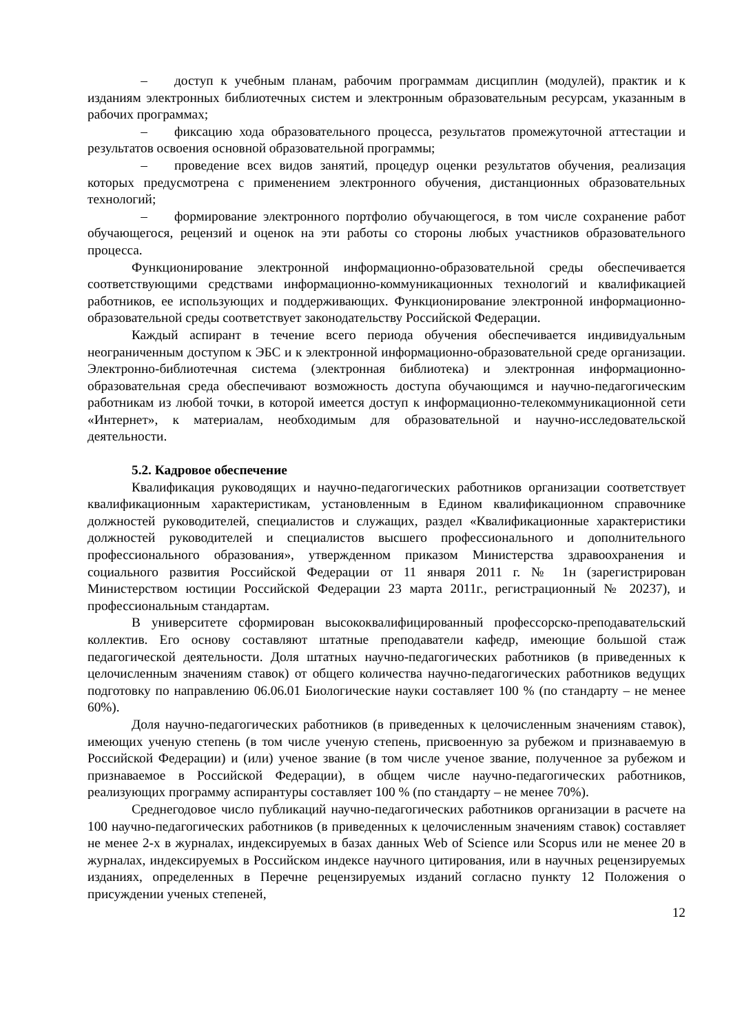– доступ к учебным планам, рабочим программам дисциплин (модулей), практик и к изданиям электронных библиотечных систем и электронным образовательным ресурсам, указанным в рабочих программах;
– фиксацию хода образовательного процесса, результатов промежуточной аттестации и результатов освоения основной образовательной программы;
– проведение всех видов занятий, процедур оценки результатов обучения, реализация которых предусмотрена с применением электронного обучения, дистанционных образовательных технологий;
– формирование электронного портфолио обучающегося, в том числе сохранение работ обучающегося, рецензий и оценок на эти работы со стороны любых участников образовательного процесса.
Функционирование электронной информационно-образовательной среды обеспечивается соответствующими средствами информационно-коммуникационных технологий и квалификацией работников, ее использующих и поддерживающих. Функционирование электронной информационно-образовательной среды соответствует законодательству Российской Федерации.
Каждый аспирант в течение всего периода обучения обеспечивается индивидуальным неограниченным доступом к ЭБС и к электронной информационно-образовательной среде организации. Электронно-библиотечная система (электронная библиотека) и электронная информационно-образовательная среда обеспечивают возможность доступа обучающимся и научно-педагогическим работникам из любой точки, в которой имеется доступ к информационно-телекоммуникационной сети «Интернет», к материалам, необходимым для образовательной и научно-исследовательской деятельности.
5.2. Кадровое обеспечение
Квалификация руководящих и научно-педагогических работников организации соответствует квалификационным характеристикам, установленным в Едином квалификационном справочнике должностей руководителей, специалистов и служащих, раздел «Квалификационные характеристики должностей руководителей и специалистов высшего профессионального и дополнительного профессионального образования», утвержденном приказом Министерства здравоохранения и социального развития Российской Федерации от 11 января 2011 г. № 1н (зарегистрирован Министерством юстиции Российской Федерации 23 марта 2011г., регистрационный № 20237), и профессиональным стандартам.
В университете сформирован высококвалифицированный профессорско-преподавательский коллектив. Его основу составляют штатные преподаватели кафедр, имеющие большой стаж педагогической деятельности. Доля штатных научно-педагогических работников (в приведенных к целочисленным значениям ставок) от общего количества научно-педагогических работников ведущих подготовку по направлению 06.06.01 Биологические науки составляет 100 % (по стандарту – не менее 60%).
Доля научно-педагогических работников (в приведенных к целочисленным значениям ставок), имеющих ученую степень (в том числе ученую степень, присвоенную за рубежом и признаваемую в Российской Федерации) и (или) ученое звание (в том числе ученое звание, полученное за рубежом и признаваемое в Российской Федерации), в общем числе научно-педагогических работников, реализующих программу аспирантуры составляет 100 % (по стандарту – не менее 70%).
Среднегодовое число публикаций научно-педагогических работников организации в расчете на 100 научно-педагогических работников (в приведенных к целочисленным значениям ставок) составляет не менее 2-х в журналах, индексируемых в базах данных Web of Science или Scopus или не менее 20 в журналах, индексируемых в Российском индексе научного цитирования, или в научных рецензируемых изданиях, определенных в Перечне рецензируемых изданий согласно пункту 12 Положения о присуждении ученых степеней,
12